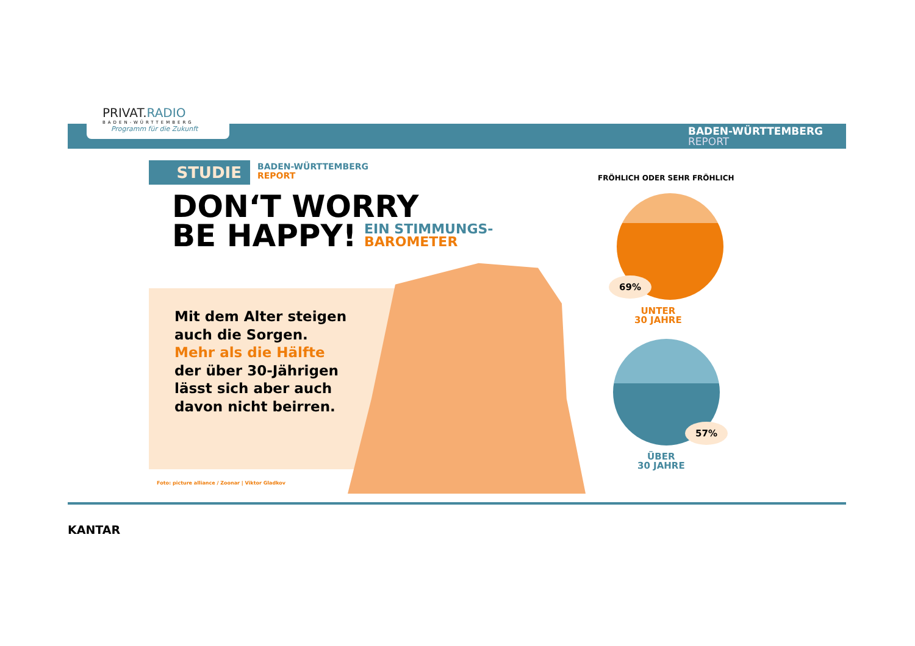PRIVAT.RADIO
BADEN-WÜRTTEMBERG
Programm für die Zukunft
BADEN-WÜRTTEMBERG
REPORT
STUDIE
BADEN-WÜRTTEMBERG
REPORT
DON‘T WORRY
BE HAPPY!
EIN STIMMUNGS-
BAROMETER
Mit dem Alter steigen auch die Sorgen. Mehr als die Hälfte der über 30-Jährigen lässt sich aber auch davon nicht beirren.
Foto: picture alliance / Zoonar | Viktor Gladkov
FRÖHLICH ODER SEHR FRÖHLICH
69%
UNTER
30 JAHRE
57%
ÜBER
30 JAHRE
KANTAR